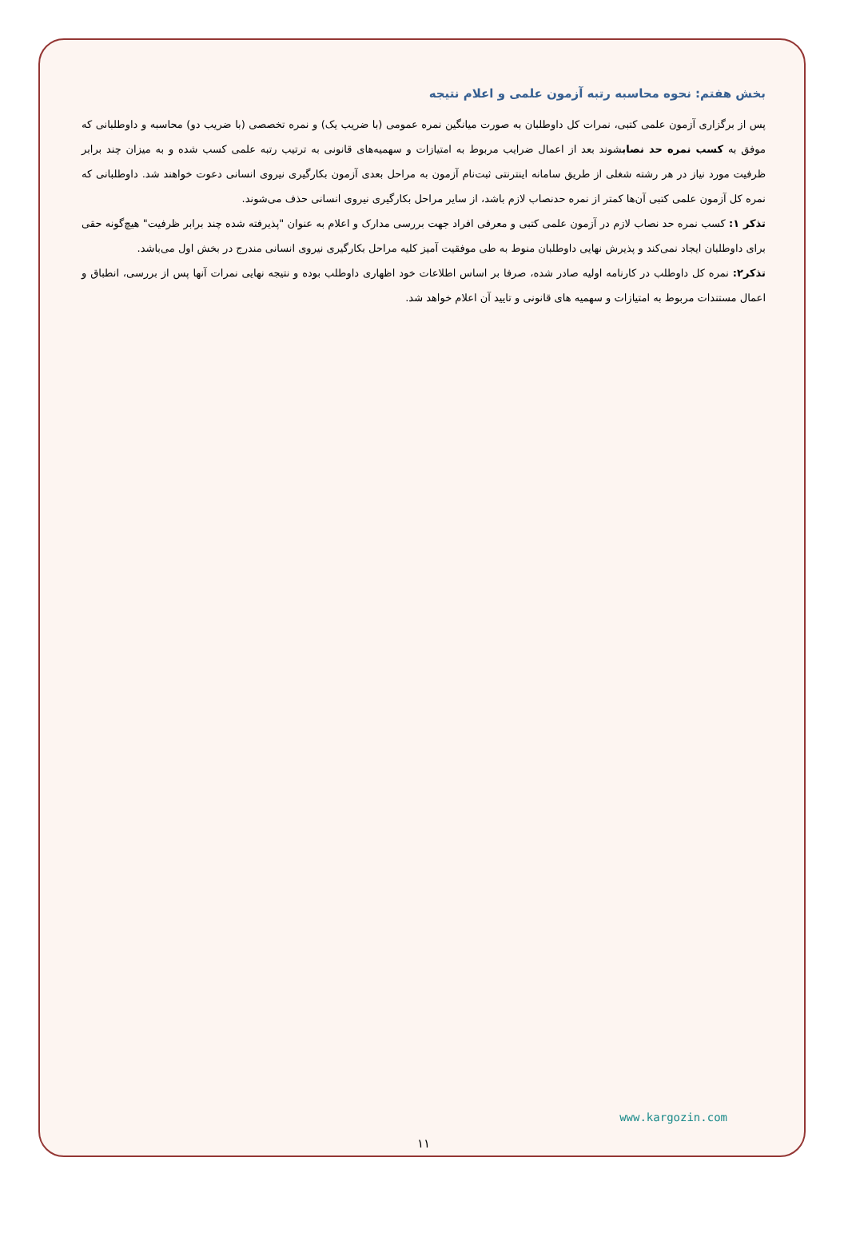بخش هفتم: نحوه محاسبه رتبه آزمون علمی و اعلام نتیجه
پس از برگزاری آزمون علمی کتبی، نمرات کل داوطلبان به صورت میانگین نمره عمومی (با ضریب یک) و نمره تخصصی (با ضریب دو) محاسبه و داوطلبانی که موفق به کسب نمره حد نصابشوند بعد از اعمال ضرایب مربوط به امتیازات و سهمیه‌های قانونی به ترتیب رتبه علمی کسب شده و به میزان چند برابر ظرفیت مورد نیاز در هر رشته شغلی از طریق سامانه اینترنتی ثبت‌نام آزمون به مراحل بعدی آزمون بکارگیری نیروی انسانی دعوت خواهند شد. داوطلبانی که نمره کل آزمون علمی کتبی آن‌ها کمتر از نمره حدنصاب لازم باشد، از سایر مراحل بکارگیری نیروی انسانی حذف می‌شوند.
تذکر ۱: کسب نمره حد نصاب لازم در آزمون علمی کتبی و معرفی افراد جهت بررسی مدارک و اعلام به عنوان "پذیرفته شده چند برابر ظرفیت" هیچ‌گونه حقی برای داوطلبان ایجاد نمی‌کند و پذیرش نهایی داوطلبان منوط به طی موفقیت آمیز کلیه مراحل بکارگیری نیروی انسانی مندرج در بخش اول می‌باشد.
تذکر۲: نمره کل داوطلب در کارنامه اولیه صادر شده، صرفا بر اساس اطلاعات خود اظهاری داوطلب بوده و نتیجه نهایی نمرات آنها پس از بررسی، انطباق و اعمال مستندات مربوط به امتیازات و سهمیه های قانونی و تایید آن اعلام خواهد شد.
www.kargozin.com
۱۱